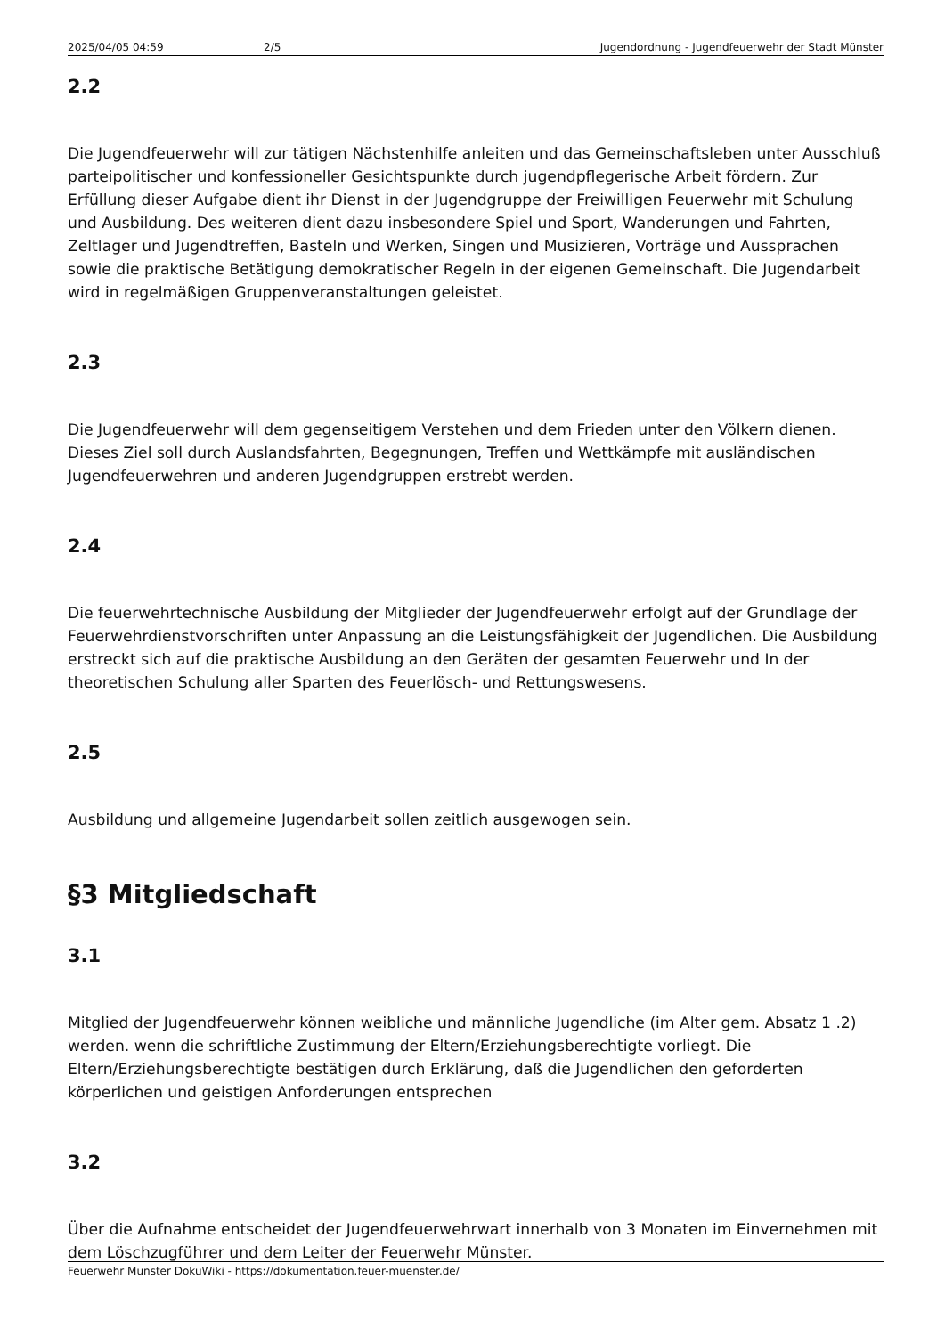2025/04/05 04:59 2/5 Jugendordnung - Jugendfeuerwehr der Stadt Münster
2.2
Die Jugendfeuerwehr will zur tätigen Nächstenhilfe anleiten und das Gemeinschaftsleben unter Ausschluß parteipolitischer und konfessioneller Gesichtspunkte durch jugendpflegerische Arbeit fördern. Zur Erfüllung dieser Aufgabe dient ihr Dienst in der Jugendgruppe der Freiwilligen Feuerwehr mit Schulung und Ausbildung. Des weiteren dient dazu insbesondere Spiel und Sport, Wanderungen und Fahrten, Zeltlager und Jugendtreffen, Basteln und Werken, Singen und Musizieren, Vorträge und Aussprachen sowie die praktische Betätigung demokratischer Regeln in der eigenen Gemeinschaft. Die Jugendarbeit wird in regelmäßigen Gruppenveranstaltungen geleistet.
2.3
Die Jugendfeuerwehr will dem gegenseitigem Verstehen und dem Frieden unter den Völkern dienen. Dieses Ziel soll durch Auslandsfahrten, Begegnungen, Treffen und Wettkämpfe mit ausländischen Jugendfeuerwehren und anderen Jugendgruppen erstrebt werden.
2.4
Die feuerwehrtechnische Ausbildung der Mitglieder der Jugendfeuerwehr erfolgt auf der Grundlage der Feuerwehrdienstvorschriften unter Anpassung an die Leistungsfähigkeit der Jugendlichen. Die Ausbildung erstreckt sich auf die praktische Ausbildung an den Geräten der gesamten Feuerwehr und In der theoretischen Schulung aller Sparten des Feuerlösch- und Rettungswesens.
2.5
Ausbildung und allgemeine Jugendarbeit sollen zeitlich ausgewogen sein.
§3 Mitgliedschaft
3.1
Mitglied der Jugendfeuerwehr können weibliche und männliche Jugendliche (im Alter gem. Absatz 1 .2) werden. wenn die schriftliche Zustimmung der Eltern/Erziehungsberechtigte vorliegt. Die Eltern/Erziehungsberechtigte bestätigen durch Erklärung, daß die Jugendlichen den geforderten körperlichen und geistigen Anforderungen entsprechen
3.2
Über die Aufnahme entscheidet der Jugendfeuerwehrwart innerhalb von 3 Monaten im Einvernehmen mit dem Löschzugführer und dem Leiter der Feuerwehr Münster.
Feuerwehr Münster DokuWiki - https://dokumentation.feuer-muenster.de/